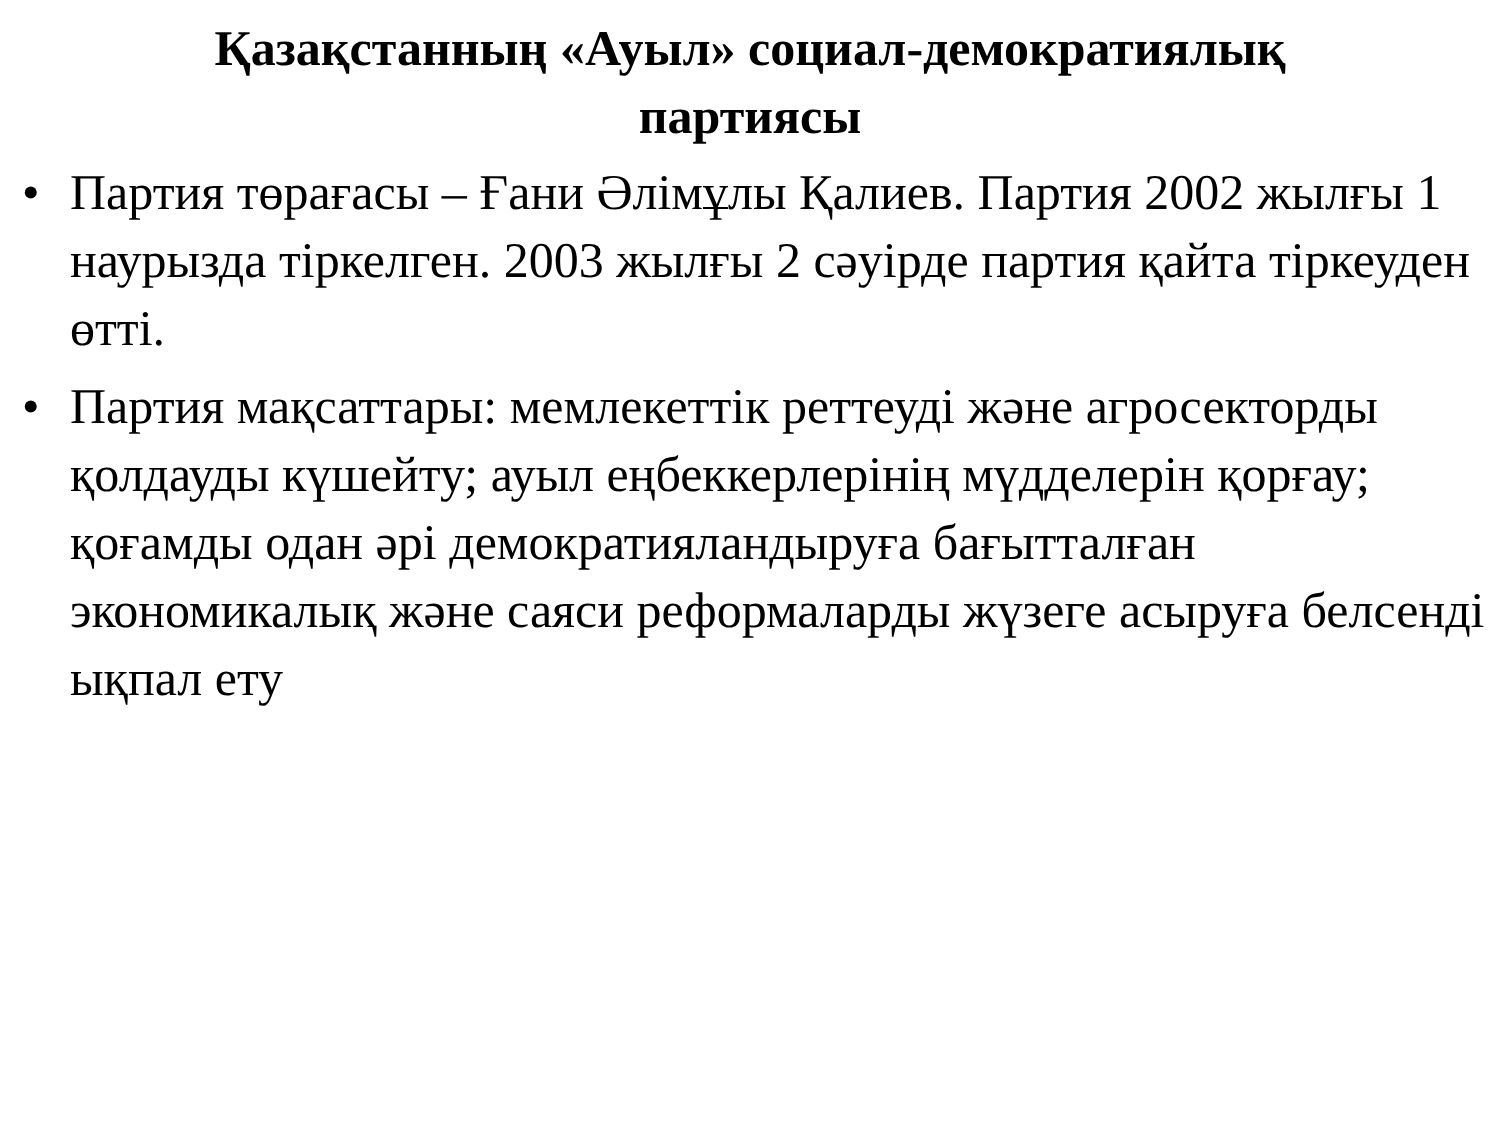Қазақстанның «Ауыл» социал-демократиялық
партиясы
• Партия төрағасы – Ғани Әлімұлы Қалиев. Партия 2002 жылғы 1 наурызда тіркелген. 2003 жылғы 2 сәуірде партия қайта тіркеуден өтті.
• Партия мақсаттары: мемлекеттік реттеуді және агросекторды қолдауды күшейту; ауыл еңбеккерлерінің мүдделерін қорғау; қоғамды одан әрі демократияландыруға бағытталған экономикалық және саяси реформаларды жүзеге асыруға белсенді ықпал ету